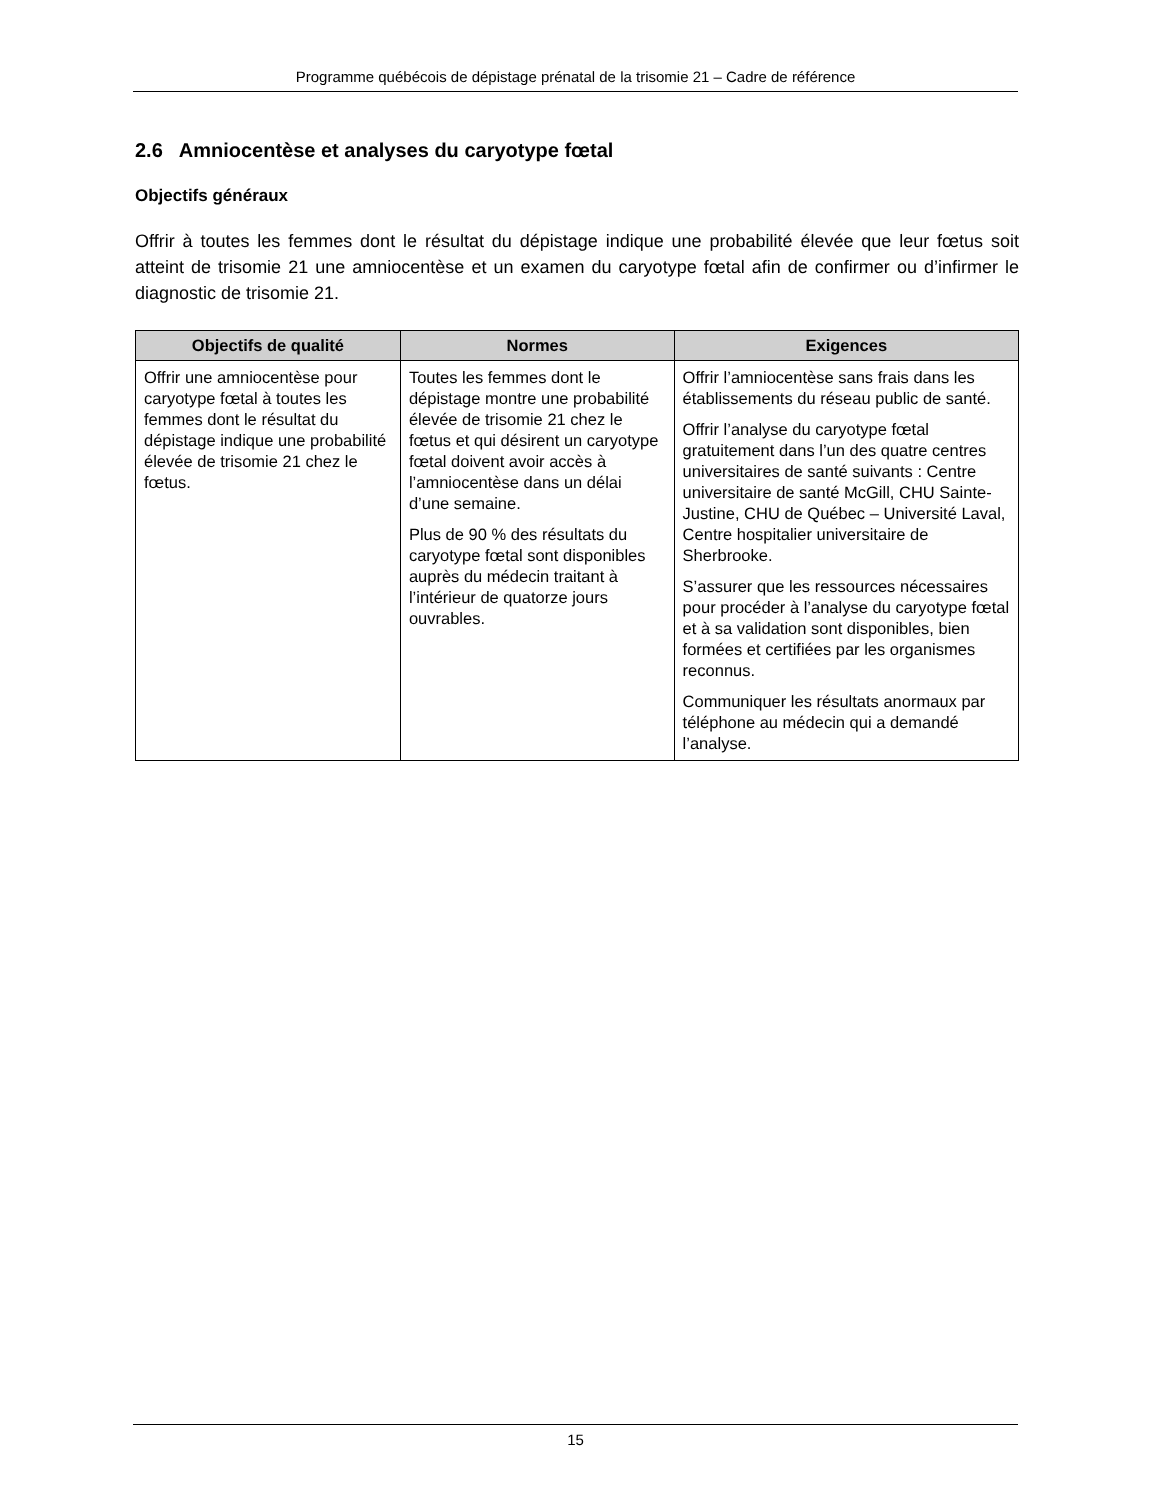Programme québécois de dépistage prénatal de la trisomie 21 – Cadre de référence
2.6 Amniocentèse et analyses du caryotype fœtal
Objectifs généraux
Offrir à toutes les femmes dont le résultat du dépistage indique une probabilité élevée que leur fœtus soit atteint de trisomie 21 une amniocentèse et un examen du caryotype fœtal afin de confirmer ou d’infirmer le diagnostic de trisomie 21.
| Objectifs de qualité | Normes | Exigences |
| --- | --- | --- |
| Offrir une amniocentèse pour caryotype fœtal à toutes les femmes dont le résultat du dépistage indique une probabilité élevée de trisomie 21 chez le fœtus. | Toutes les femmes dont le dépistage montre une probabilité élevée de trisomie 21 chez le fœtus et qui désirent un caryotype fœtal doivent avoir accès à l’amniocentèse dans un délai d’une semaine. Plus de 90 % des résultats du caryotype fœtal sont disponibles auprès du médecin traitant à l’intérieur de quatorze jours ouvrables. | Offrir l’amniocentèse sans frais dans les établissements du réseau public de santé. Offrir l’analyse du caryotype fœtal gratuitement dans l’un des quatre centres universitaires de santé suivants : Centre universitaire de santé McGill, CHU Sainte-Justine, CHU de Québec – Université Laval, Centre hospitalier universitaire de Sherbrooke. S’assurer que les ressources nécessaires pour procéder à l’analyse du caryotype fœtal et à sa validation sont disponibles, bien formées et certifiées par les organismes reconnus. Communiquer les résultats anormaux par téléphone au médecin qui a demandé l’analyse. |
15